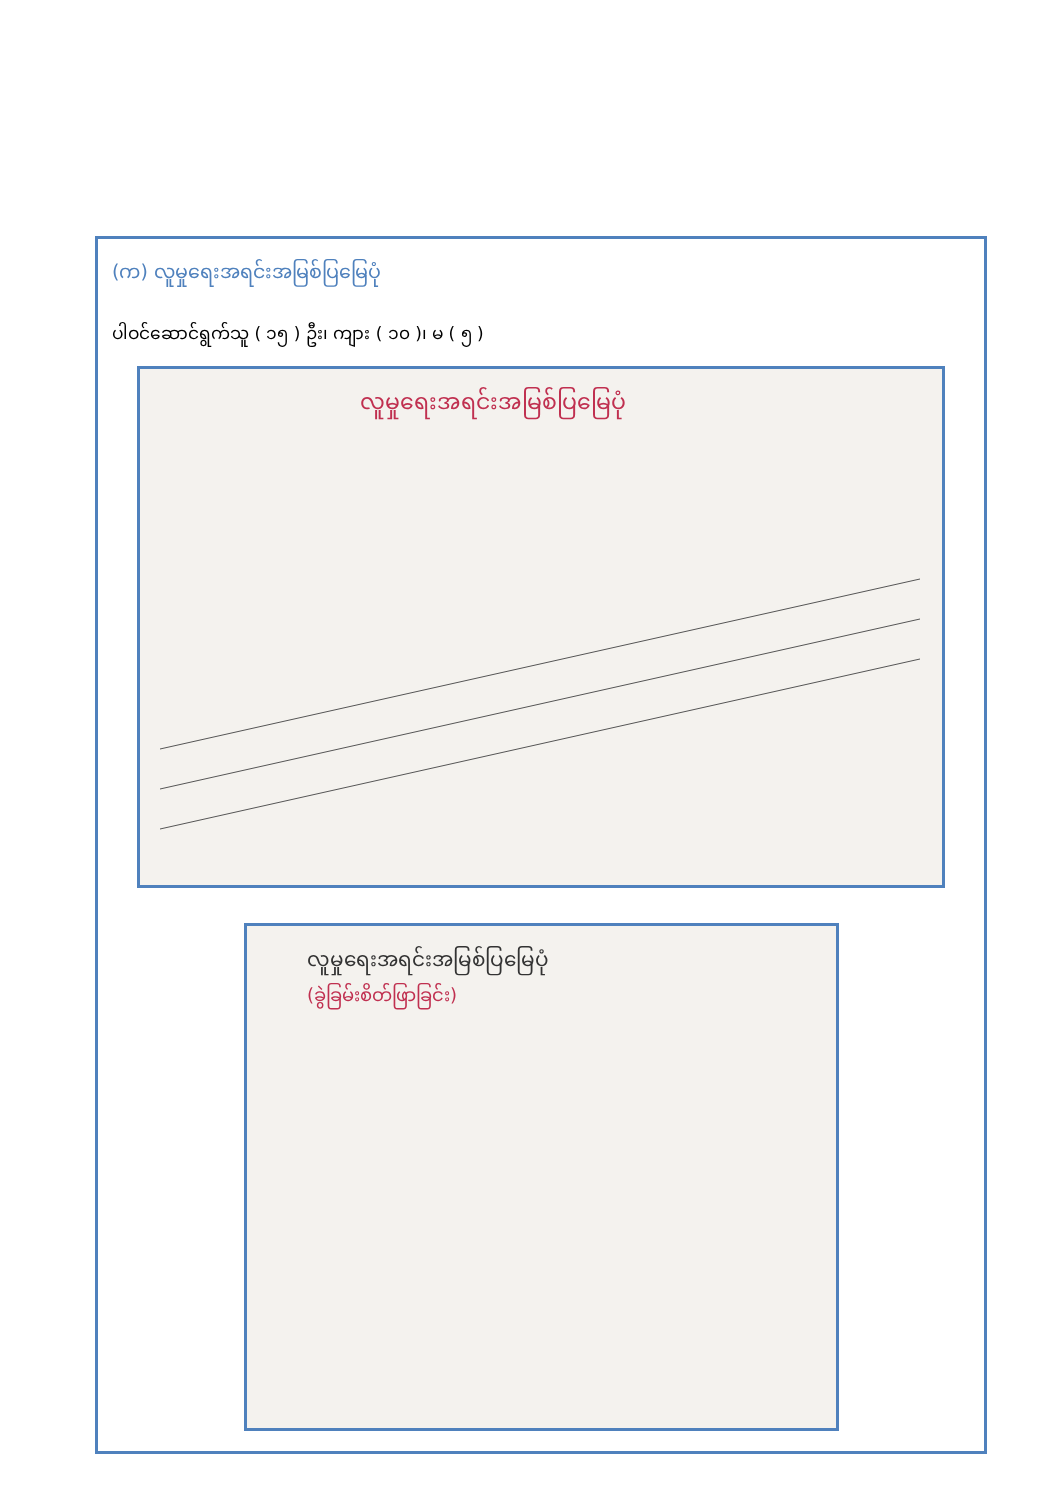(က) လူမှုရေးအရင်းအမြစ်ပြမြေပုံ
ပါဝင်ဆောင်ရွက်သူ ( ၁၅ ) ဦး၊ ကျား ( ၁၀ )၊ မ ( ၅ )
လူမှုရေးအရင်းအမြစ်ပြမြေပုံ
လူမှုရေးအရင်းအမြစ်ပြမြေပုံ
(ခွဲခြမ်းစိတ်ဖြာခြင်း)